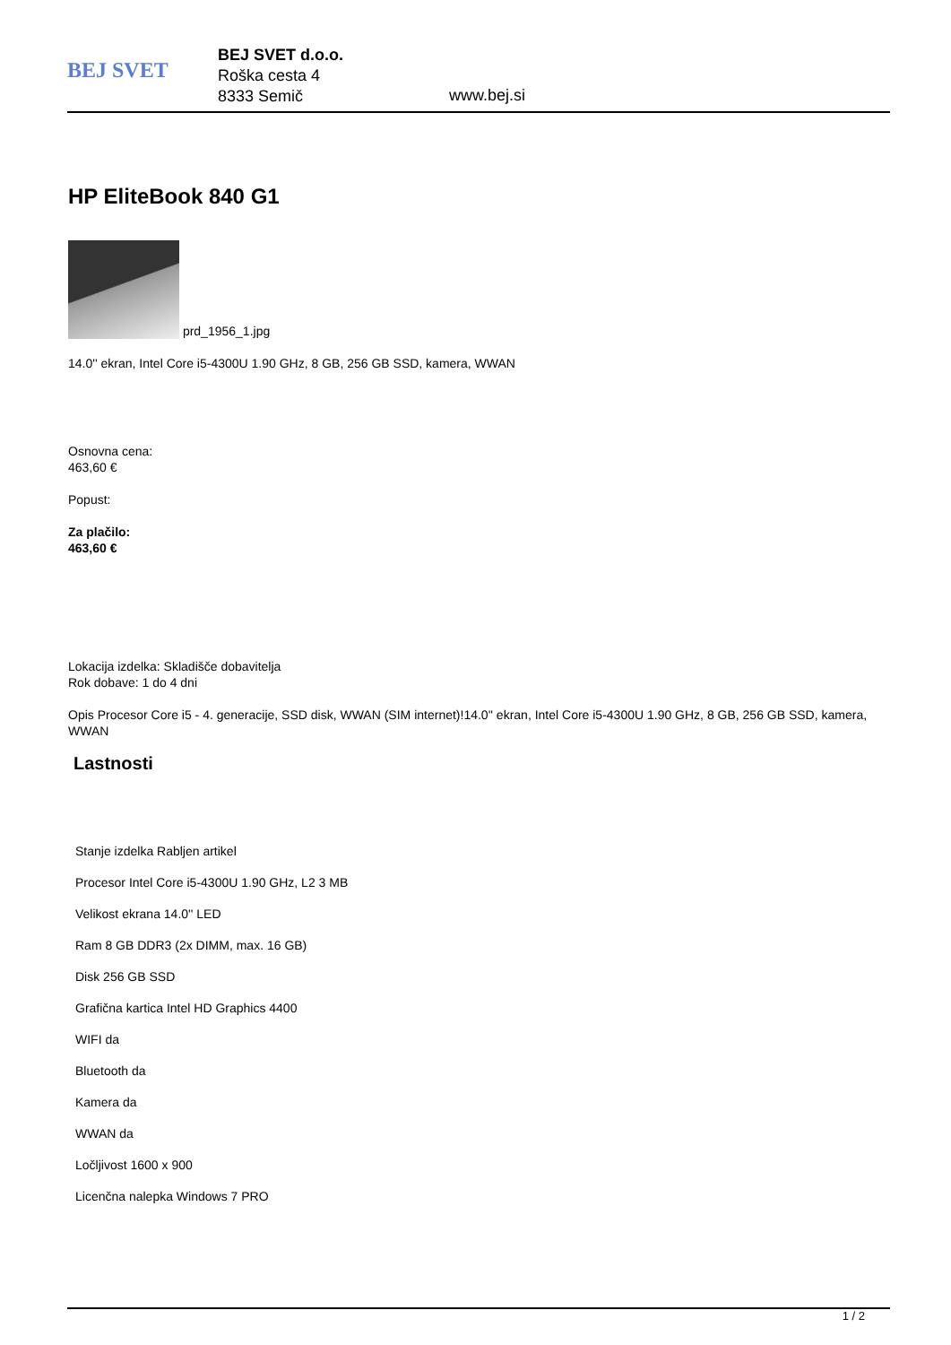BEJ SVET
BEJ SVET d.o.o.
Roška cesta 4
8333 Semič
www.bej.si
HP EliteBook 840 G1
prd_1956_1.jpg
14.0'' ekran, Intel Core i5-4300U 1.90 GHz, 8 GB, 256 GB SSD, kamera, WWAN
Osnovna cena:
463,60 €
Popust:
Za plačilo:
463,60 €
Lokacija izdelka: Skladišče dobavitelja
Rok dobave: 1 do 4 dni
Opis Procesor Core i5 - 4. generacije, SSD disk, WWAN (SIM internet)!14.0'' ekran, Intel Core i5-4300U 1.90 GHz, 8 GB, 256 GB SSD, kamera, WWAN
Lastnosti
Stanje izdelka Rabljen artikel
Procesor Intel Core i5-4300U 1.90 GHz, L2 3 MB
Velikost ekrana 14.0'' LED
Ram 8 GB DDR3 (2x DIMM, max. 16 GB)
Disk 256 GB SSD
Grafična kartica Intel HD Graphics 4400
WIFI da
Bluetooth da
Kamera da
WWAN da
Ločljivost 1600 x 900
Licenčna nalepka Windows 7 PRO
1 / 2